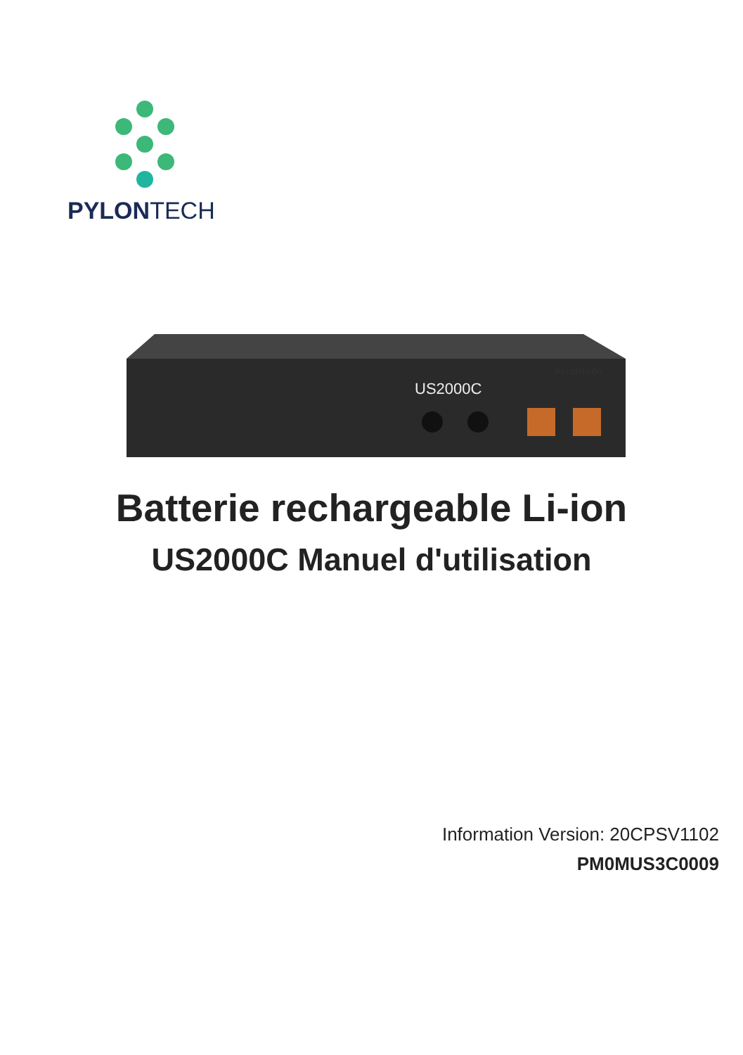PYLONTECH
US2000C
PYLONTECH
Batterie rechargeable Li-ion
US2000C Manuel d'utilisation
Information Version: 20CPSV1102
PM0MUS3C0009